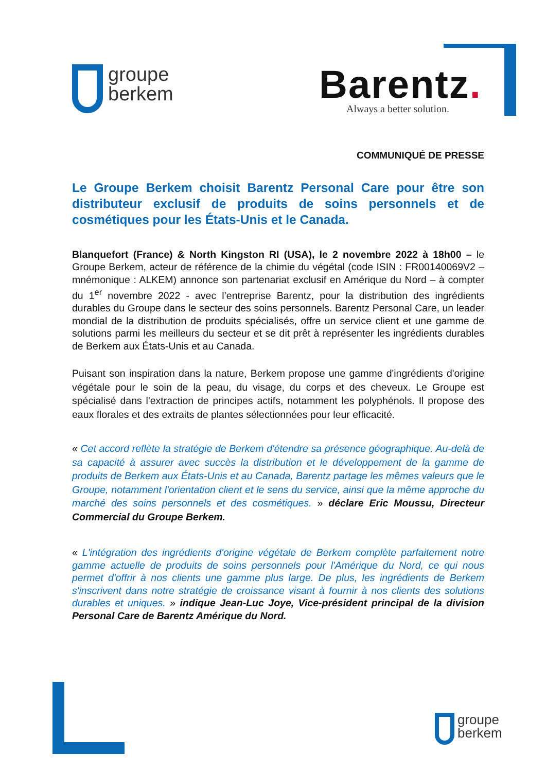groupe
berkem
Barentz.
Always a better solution.
COMMUNIQUÉ DE PRESSE
Le Groupe Berkem choisit Barentz Personal Care pour être son distributeur exclusif de produits de soins personnels et de cosmétiques pour les États-Unis et le Canada.
Blanquefort (France) & North Kingston RI (USA), le 2 novembre 2022 à 18h00 – le Groupe Berkem, acteur de référence de la chimie du végétal (code ISIN : FR00140069V2 – mnémonique : ALKEM) annonce son partenariat exclusif en Amérique du Nord – à compter du 1<sup>er</sup> novembre 2022 - avec l’entreprise Barentz, pour la distribution des ingrédients durables du Groupe dans le secteur des soins personnels. Barentz Personal Care, un leader mondial de la distribution de produits spécialisés, offre un service client et une gamme de solutions parmi les meilleurs du secteur et se dit prêt à représenter les ingrédients durables de Berkem aux États-Unis et au Canada.
Puisant son inspiration dans la nature, Berkem propose une gamme d'ingrédients d'origine végétale pour le soin de la peau, du visage, du corps et des cheveux. Le Groupe est spécialisé dans l'extraction de principes actifs, notamment les polyphénols. Il propose des eaux florales et des extraits de plantes sélectionnées pour leur efficacité.
« Cet accord reflète la stratégie de Berkem d'étendre sa présence géographique. Au-delà de sa capacité à assurer avec succès la distribution et le développement de la gamme de produits de Berkem aux États-Unis et au Canada, Barentz partage les mêmes valeurs que le Groupe, notamment l'orientation client et le sens du service, ainsi que la même approche du marché des soins personnels et des cosmétiques. » déclare Eric Moussu, Directeur Commercial du Groupe Berkem.
« L'intégration des ingrédients d'origine végétale de Berkem complète parfaitement notre gamme actuelle de produits de soins personnels pour l'Amérique du Nord, ce qui nous permet d'offrir à nos clients une gamme plus large. De plus, les ingrédients de Berkem s'inscrivent dans notre stratégie de croissance visant à fournir à nos clients des solutions durables et uniques. » indique Jean-Luc Joye, Vice-président principal de la division Personal Care de Barentz Amérique du Nord.
groupe
berkem